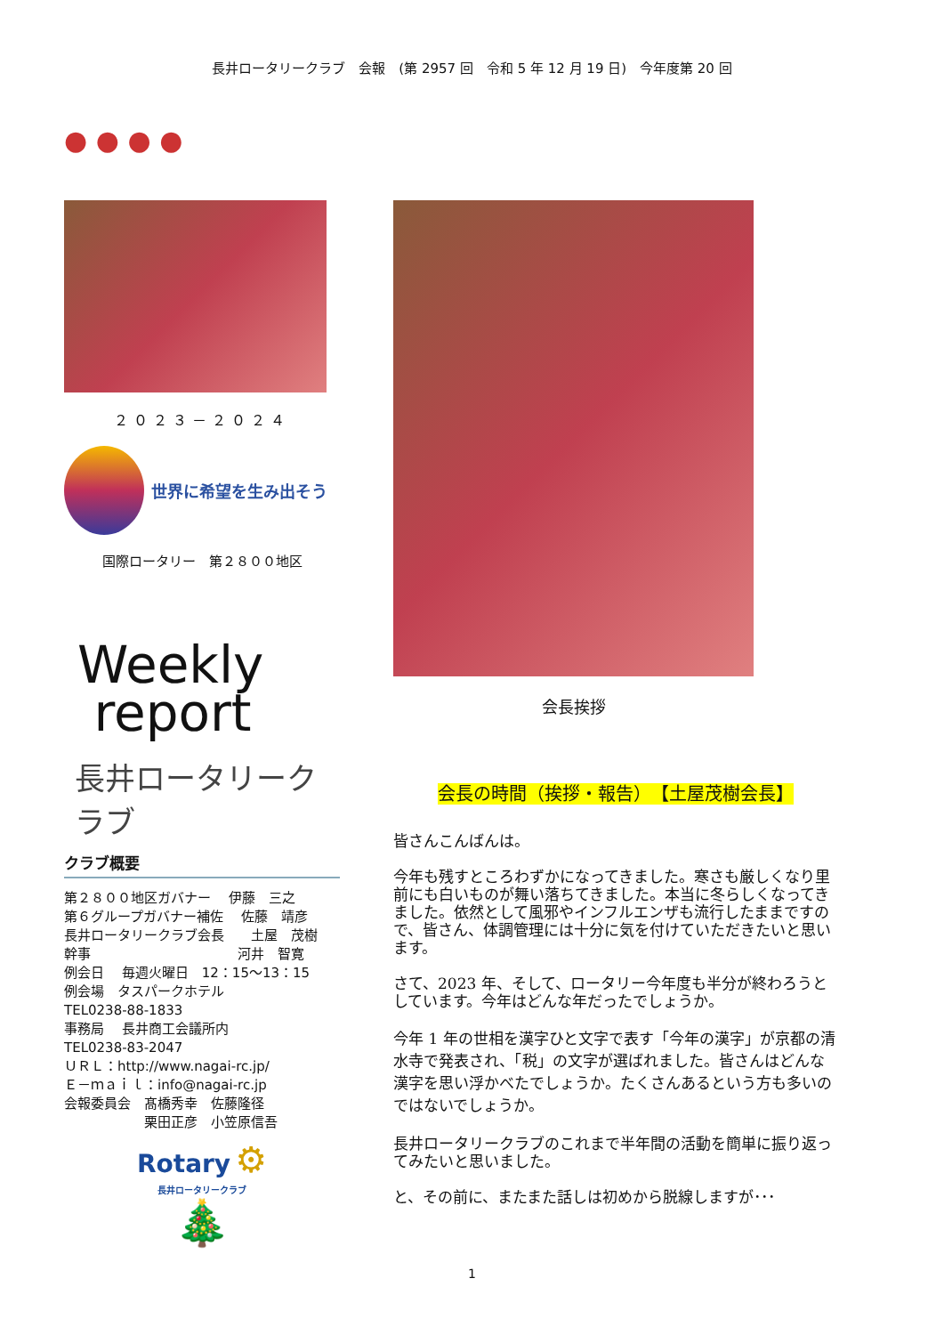長井ロータリークラブ　会報　(第 2957 回　令和 5 年 12 月 19 日)　今年度第 20 回
● ● ● ●
２０２３－２０２４
世界に希望を生み出そう
国際ロータリー　第２８００地区
Weekly
report
長井ロータリークラブ
クラブ概要
第２８００地区ガバナー　 伊藤　三之
第６グループガバナー補佐　 佐藤　靖彦
長井ロータリークラブ会長　　土屋　茂樹
幹事　　　　　　　　　　　河井　智寛
例会日　 毎週火曜日　12：15～13：15
例会場　タスパークホテル
TEL0238-88-1833
事務局　 長井商工会議所内
TEL0238-83-2047
ＵＲＬ：http://www.nagai-rc.jp/
Ｅ－ｍａｉｌ：info@nagai-rc.jp
会報委員会　髙橋秀幸　佐藤隆径
　　　　　　栗田正彦　小笠原信吾
Rotary ⚙
長井ロータリークラブ
🎄
会長挨拶
会長の時間（挨拶・報告）　【土屋茂樹会長】
皆さんこんばんは。
今年も残すところわずかになってきました。寒さも厳しくなり里前にも白いものが舞い落ちてきました。本当に冬らしくなってきました。依然として風邪やインフルエンザも流行したままですので、皆さん、体調管理には十分に気を付けていただきたいと思います。
さて、2023 年、そして、ロータリー今年度も半分が終わろうとしています。今年はどんな年だったでしょうか。
今年 1 年の世相を漢字ひと文字で表す「今年の漢字」が京都の清水寺で発表され、「税」の文字が選ばれました。皆さんはどんな漢字を思い浮かべたでしょうか。たくさんあるという方も多いのではないでしょうか。
長井ロータリークラブのこれまで半年間の活動を簡単に振り返ってみたいと思いました。
と、その前に、またまた話しは初めから脱線しますが･･･
1